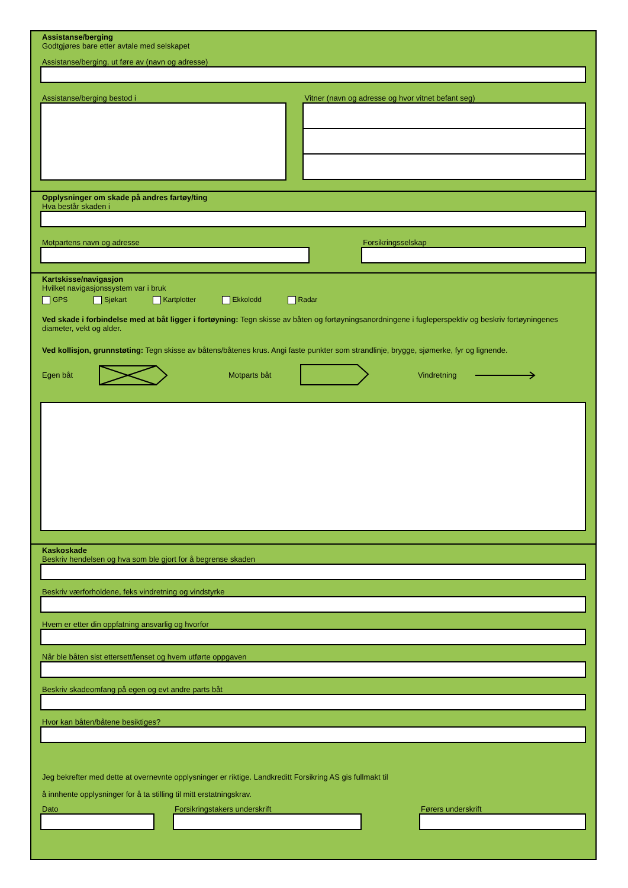Assistanse/berging
Godtgjøres bare etter avtale med selskapet
Assistanse/berging, ut føre av (navn og adresse)
Assistanse/berging bestod i Vitner (navn og adresse og hvor vitnet befant seg)
Opplysninger om skade på andres fartøy/ting
Hva består skaden i
Motpartens navn og adresse Forsikringsselskap
Kartskisse/navigasjon
Hvilket navigasjonssystem var i bruk
GPS Sjøkart Kartplotter Ekkolodd Radar
Ved skade i forbindelse med at båt ligger i fortøyning: Tegn skisse av båten og fortøyningsanordningene i fugleperspektiv og beskriv fortøyningenes diameter, vekt og alder.
Ved kollisjon, grunnstøting: Tegn skisse av båtens/båtenes krus. Angi faste punkter som strandlinje, brygge, sjømerke, fyr og lignende.
Egen båt Motparts båt Vindretning
Kaskoskade
Beskriv hendelsen og hva som ble gjort for å begrense skaden
Beskriv værforholdene, feks vindretning og vindstyrke
Hvem er etter din oppfatning ansvarlig og hvorfor
Når ble båten sist ettersett/lenset og hvem utførte oppgaven
Beskriv skadeomfang på egen og evt andre parts båt
Hvor kan båten/båtene besiktiges?
Jeg bekrefter med dette at overnevnte opplysninger er riktige. Landkreditt Forsikring AS gis fullmakt til
å innhente opplysninger for å ta stilling til mitt erstatningskrav.
Dato Forsikringstakers underskrift Førers underskrift